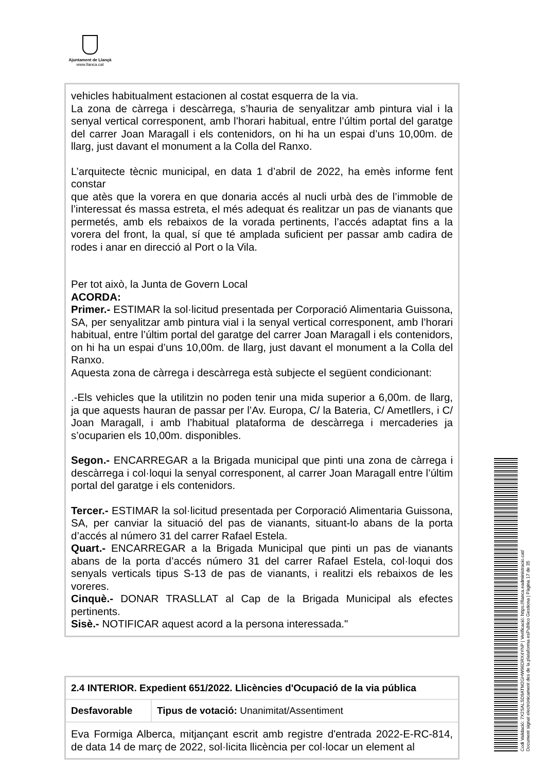Ajuntament de Llançà
www.llanca.cat
vehicles habitualment estacionen al costat esquerra de la via.
La zona de càrrega i descàrrega, s’hauria de senyalitzar amb pintura vial i la senyal vertical corresponent, amb l’horari habitual, entre l’últim portal del garatge del carrer Joan Maragall i els contenidors, on hi ha un espai d’uns 10,00m. de llarg, just davant el monument a la Colla del Ranxo.
L’arquitecte tècnic municipal, en data 1 d’abril de 2022, ha emès informe fent constar
que atès que la vorera en que donaria accés al nucli urbà des de l’immoble de l’interessat és massa estreta, el més adequat és realitzar un pas de vianants que permetés, amb els rebaixos de la vorada pertinents, l’accés adaptat fins a la vorera del front, la qual, sí que té amplada suficient per passar amb cadira de rodes i anar en direcció al Port o la Vila.
Per tot això, la Junta de Govern Local
ACORDA:
Primer.- ESTIMAR la sol·licitud presentada per Corporació Alimentaria Guissona, SA, per senyalitzar amb pintura vial i la senyal vertical corresponent, amb l’horari habitual, entre l’últim portal del garatge del carrer Joan Maragall i els contenidors, on hi ha un espai d’uns 10,00m. de llarg, just davant el monument a la Colla del Ranxo.
Aquesta zona de càrrega i descàrrega està subjecte el següent condicionant:
.-Els vehicles que la utilitzin no poden tenir una mida superior a 6,00m. de llarg, ja que aquests hauran de passar per l’Av. Europa, C/ la Bateria, C/ Ametllers, i C/ Joan Maragall, i amb l’habitual plataforma de descàrrega i mercaderies ja s’ocuparien els 10,00m. disponibles.
Segon.- ENCARREGAR a la Brigada municipal que pinti una zona de càrrega i descàrrega i col·loqui la senyal corresponent, al carrer Joan Maragall entre l’últim portal del garatge i els contenidors.
Tercer.- ESTIMAR la sol·licitud presentada per Corporació Alimentaria Guissona, SA, per canviar la situació del pas de vianants, situant-lo abans de la porta d’accés al número 31 del carrer Rafael Estela.
Quart.- ENCARREGAR a la Brigada Municipal que pinti un pas de vianants abans de la porta d’accés número 31 del carrer Rafael Estela, col·loqui dos senyals verticals tipus S-13 de pas de vianants, i realitzi els rebaixos de les voreres.
Cinquè.- DONAR TRASLLAT al Cap de la Brigada Municipal als efectes pertinents.
Sisè.- NOTIFICAR aquest acord a la persona interessada."
| 2.4 INTERIOR. Expedient 651/2022. Llicències d'Ocupació de la via pública | |
| Desfavorable | Tipus de votació: Unanimitat/Assentiment |
| Eva Formiga Alberca, mitjançant escrit amb registre d'entrada 2022-E-RC-814, de data 14 de març de 2022, sol·licita llicència per col·locar un element al | |
Codi Validació: 7X2SALSD9ATM2GHW96DRX4YNP | Verificació: https://llanca.eadministracio.cat/
Document signat electrònicament des de la plataforma esPublico Gestiona | Pàgina 17 de 35